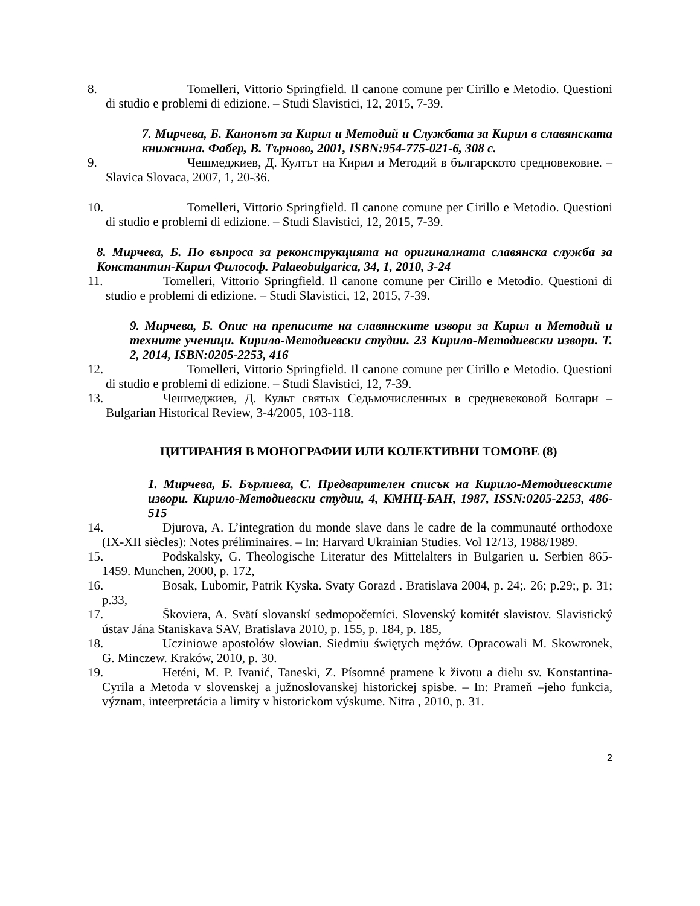8. Tomelleri, Vittorio Springfield. Il canone comune per Cirillo e Metodio. Questioni di studio e problemi di edizione. – Studi Slavistici, 12, 2015, 7-39.
7. Мирчева, Б. Канонът за Кирил и Методий и Службата за Кирил в славянската книжнина. Фабер, В. Търново, 2001, ISBN:954-775-021-6, 308 с.
9. Чешмеджиев, Д. Култът на Кирил и Методий в българското средновековие. – Slavica Slovaca, 2007, 1, 20-36.
10. Tomelleri, Vittorio Springfield. Il canone comune per Cirillo e Metodio. Questioni di studio e problemi di edizione. – Studi Slavistici, 12, 2015, 7-39.
8. Мирчева, Б. По въпроса за реконструкцията на оригиналната славянска служба за Константин-Кирил Философ. Palaeobulgarica, 34, 1, 2010, 3-24
11. Tomelleri, Vittorio Springfield. Il canone comune per Cirillo e Metodio. Questioni di studio e problemi di edizione. – Studi Slavistici, 12, 2015, 7-39.
9. Мирчева, Б. Опис на преписите на славянските извори за Кирил и Методий и техните ученици. Кирило-Методиевски студии. 23 Кирило-Методиевски извори. Т. 2, 2014, ISBN:0205-2253, 416
12. Tomelleri, Vittorio Springfield. Il canone comune per Cirillo e Metodio. Questioni di studio e problemi di edizione. – Studi Slavistici, 12, 7-39.
13. Чешмеджиев, Д. Культ святых Седьмочисленных в средневековой Болгари – Bulgarian Historical Review, 3-4/2005, 103-118.
ЦИТИРАНИЯ В МОНОГРАФИИ ИЛИ КОЛЕКТИВНИ ТОМОВЕ (8)
1. Мирчева, Б. Бърлиева, С. Предварителен списък на Кирило-Методиевските извори. Кирило-Методиевски студии, 4, КМНЦ-БАН, 1987, ISSN:0205-2253, 486-515
14. Djurova, A. L’integration du monde slave dans le cadre de la communauté orthodoxe (IX-XII siècles): Notes préliminaires. – In: Harvard Ukrainian Studies. Vol 12/13, 1988/1989.
15. Podskalsky, G. Theologische Literatur des Mittelalters in Bulgarien u. Serbien 865- 1459. Munchen, 2000, p. 172,
16. Bosak, Lubomir, Patrik Kyska. Svaty Gorazd . Bratislava 2004, p. 24;. 26; p.29;, p. 31; p.33,
17. Škoviera, A. Svätí slovanskí sedmopočetníci. Slovenský komitét slavistov. Slavistický ústav Jána Staniskava SAV, Bratislava 2010, p. 155, p. 184, p. 185,
18. Ucziniowe apostołów słowian. Siedmiu świętych mężów. Opracowali M. Skowronek, G. Minczew. Kraków, 2010, p. 30.
19. Heténi, M. P. Ivanić, Taneski, Z. Písomné pramene k životu a dielu sv. Konstantina-Cyrila a Metoda v slovenskej a južnoslovanskej historickej spisbe. – In: Prameň –jeho funkcia, význam, inteerpretácia a limity v historickom výskume. Nitra , 2010, p. 31.
2